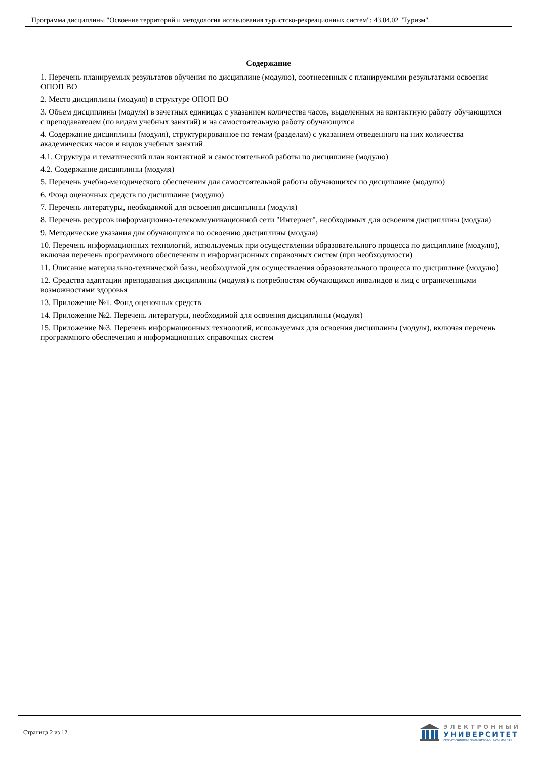Программа дисциплины "Освоение территорий и методология исследования туристско-рекреационных систем"; 43.04.02 "Туризм".
Содержание
1. Перечень планируемых результатов обучения по дисциплине (модулю), соотнесенных с планируемыми результатами освоения ОПОП ВО
2. Место дисциплины (модуля) в структуре ОПОП ВО
3. Объем дисциплины (модуля) в зачетных единицах с указанием количества часов, выделенных на контактную работу обучающихся с преподавателем (по видам учебных занятий) и на самостоятельную работу обучающихся
4. Содержание дисциплины (модуля), структурированное по темам (разделам) с указанием отведенного на них количества академических часов и видов учебных занятий
4.1. Структура и тематический план контактной и самостоятельной работы по дисциплине (модулю)
4.2. Содержание дисциплины (модуля)
5. Перечень учебно-методического обеспечения для самостоятельной работы обучающихся по дисциплине (модулю)
6. Фонд оценочных средств по дисциплине (модулю)
7. Перечень литературы, необходимой для освоения дисциплины (модуля)
8. Перечень ресурсов информационно-телекоммуникационной сети "Интернет", необходимых для освоения дисциплины (модуля)
9. Методические указания для обучающихся по освоению дисциплины (модуля)
10. Перечень информационных технологий, используемых при осуществлении образовательного процесса по дисциплине (модулю), включая перечень программного обеспечения и информационных справочных систем (при необходимости)
11. Описание материально-технической базы, необходимой для осуществления образовательного процесса по дисциплине (модулю)
12. Средства адаптации преподавания дисциплины (модуля) к потребностям обучающихся инвалидов и лиц с ограниченными возможностями здоровья
13. Приложение №1. Фонд оценочных средств
14. Приложение №2. Перечень литературы, необходимой для освоения дисциплины (модуля)
15. Приложение №3. Перечень информационных технологий, используемых для освоения дисциплины (модуля), включая перечень программного обеспечения и информационных справочных систем
Страница 2 из 12.
ЭЛЕКТРОННЫЙ
УНИВЕРСИТЕТ
ИНФОРМАЦИОННО-АНАЛИТИЧЕСКАЯ СИСТЕМА КФУ